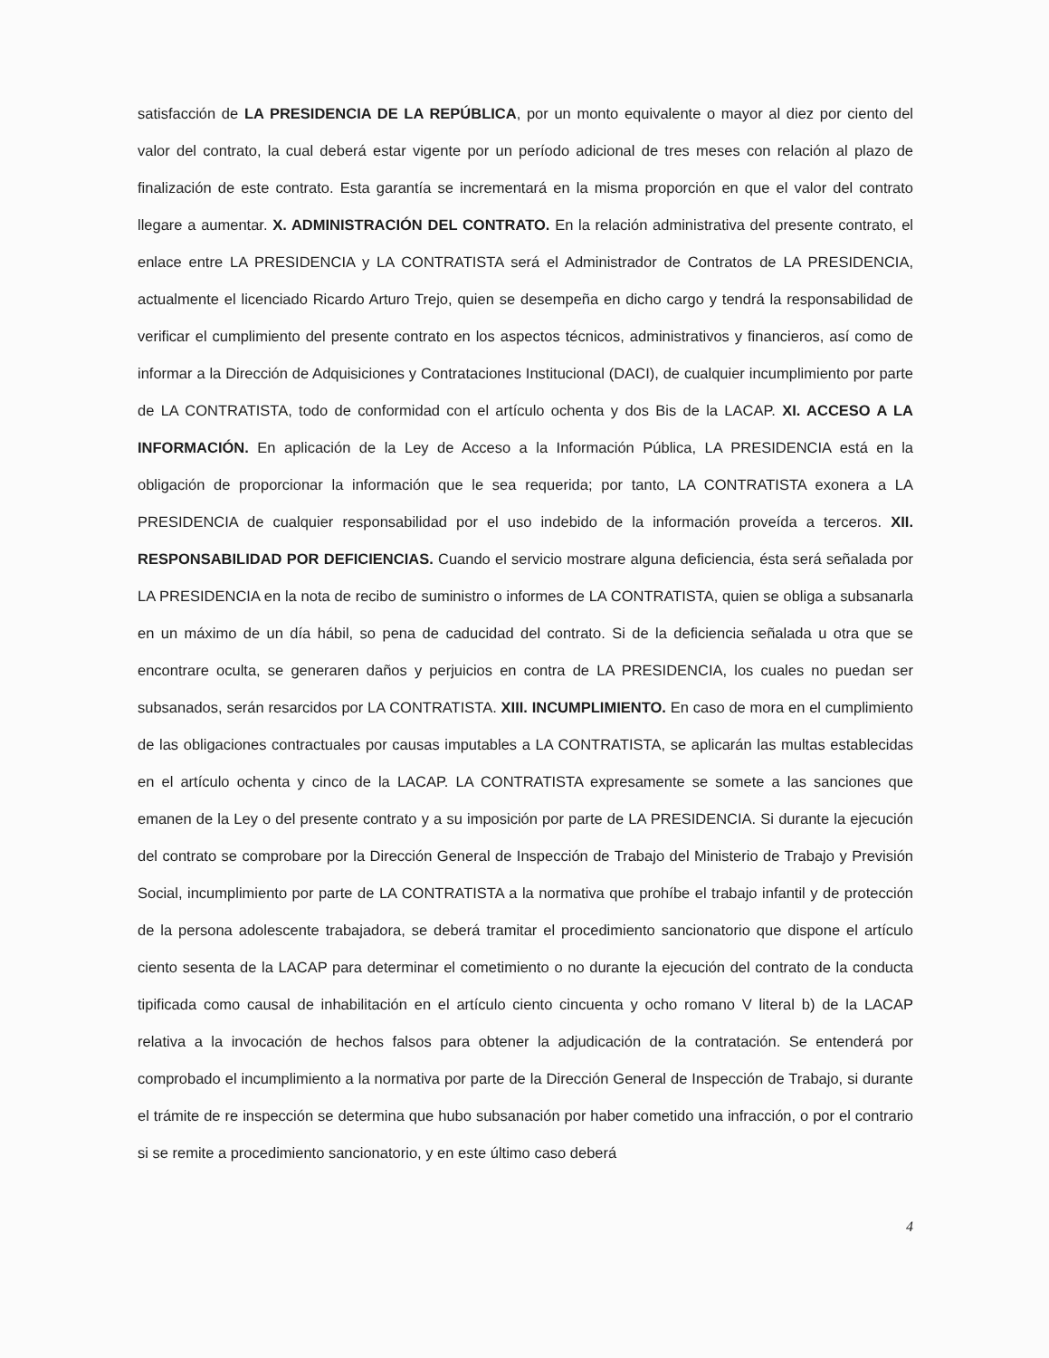satisfacción de LA PRESIDENCIA DE LA REPÚBLICA, por un monto equivalente o mayor al diez por ciento del valor del contrato, la cual deberá estar vigente por un período adicional de tres meses con relación al plazo de finalización de este contrato. Esta garantía se incrementará en la misma proporción en que el valor del contrato llegare a aumentar. X. ADMINISTRACIÓN DEL CONTRATO. En la relación administrativa del presente contrato, el enlace entre LA PRESIDENCIA y LA CONTRATISTA será el Administrador de Contratos de LA PRESIDENCIA, actualmente el licenciado Ricardo Arturo Trejo, quien se desempeña en dicho cargo y tendrá la responsabilidad de verificar el cumplimiento del presente contrato en los aspectos técnicos, administrativos y financieros, así como de informar a la Dirección de Adquisiciones y Contrataciones Institucional (DACI), de cualquier incumplimiento por parte de LA CONTRATISTA, todo de conformidad con el artículo ochenta y dos Bis de la LACAP. XI. ACCESO A LA INFORMACIÓN. En aplicación de la Ley de Acceso a la Información Pública, LA PRESIDENCIA está en la obligación de proporcionar la información que le sea requerida; por tanto, LA CONTRATISTA exonera a LA PRESIDENCIA de cualquier responsabilidad por el uso indebido de la información proveída a terceros. XII. RESPONSABILIDAD POR DEFICIENCIAS. Cuando el servicio mostrare alguna deficiencia, ésta será señalada por LA PRESIDENCIA en la nota de recibo de suministro o informes de LA CONTRATISTA, quien se obliga a subsanarla en un máximo de un día hábil, so pena de caducidad del contrato. Si de la deficiencia señalada u otra que se encontrare oculta, se generaren daños y perjuicios en contra de LA PRESIDENCIA, los cuales no puedan ser subsanados, serán resarcidos por LA CONTRATISTA. XIII. INCUMPLIMIENTO. En caso de mora en el cumplimiento de las obligaciones contractuales por causas imputables a LA CONTRATISTA, se aplicarán las multas establecidas en el artículo ochenta y cinco de la LACAP. LA CONTRATISTA expresamente se somete a las sanciones que emanen de la Ley o del presente contrato y a su imposición por parte de LA PRESIDENCIA. Si durante la ejecución del contrato se comprobare por la Dirección General de Inspección de Trabajo del Ministerio de Trabajo y Previsión Social, incumplimiento por parte de LA CONTRATISTA a la normativa que prohíbe el trabajo infantil y de protección de la persona adolescente trabajadora, se deberá tramitar el procedimiento sancionatorio que dispone el artículo ciento sesenta de la LACAP para determinar el cometimiento o no durante la ejecución del contrato de la conducta tipificada como causal de inhabilitación en el artículo ciento cincuenta y ocho romano V literal b) de la LACAP relativa a la invocación de hechos falsos para obtener la adjudicación de la contratación. Se entenderá por comprobado el incumplimiento a la normativa por parte de la Dirección General de Inspección de Trabajo, si durante el trámite de re inspección se determina que hubo subsanación por haber cometido una infracción, o por el contrario si se remite a procedimiento sancionatorio, y en este último caso deberá
4